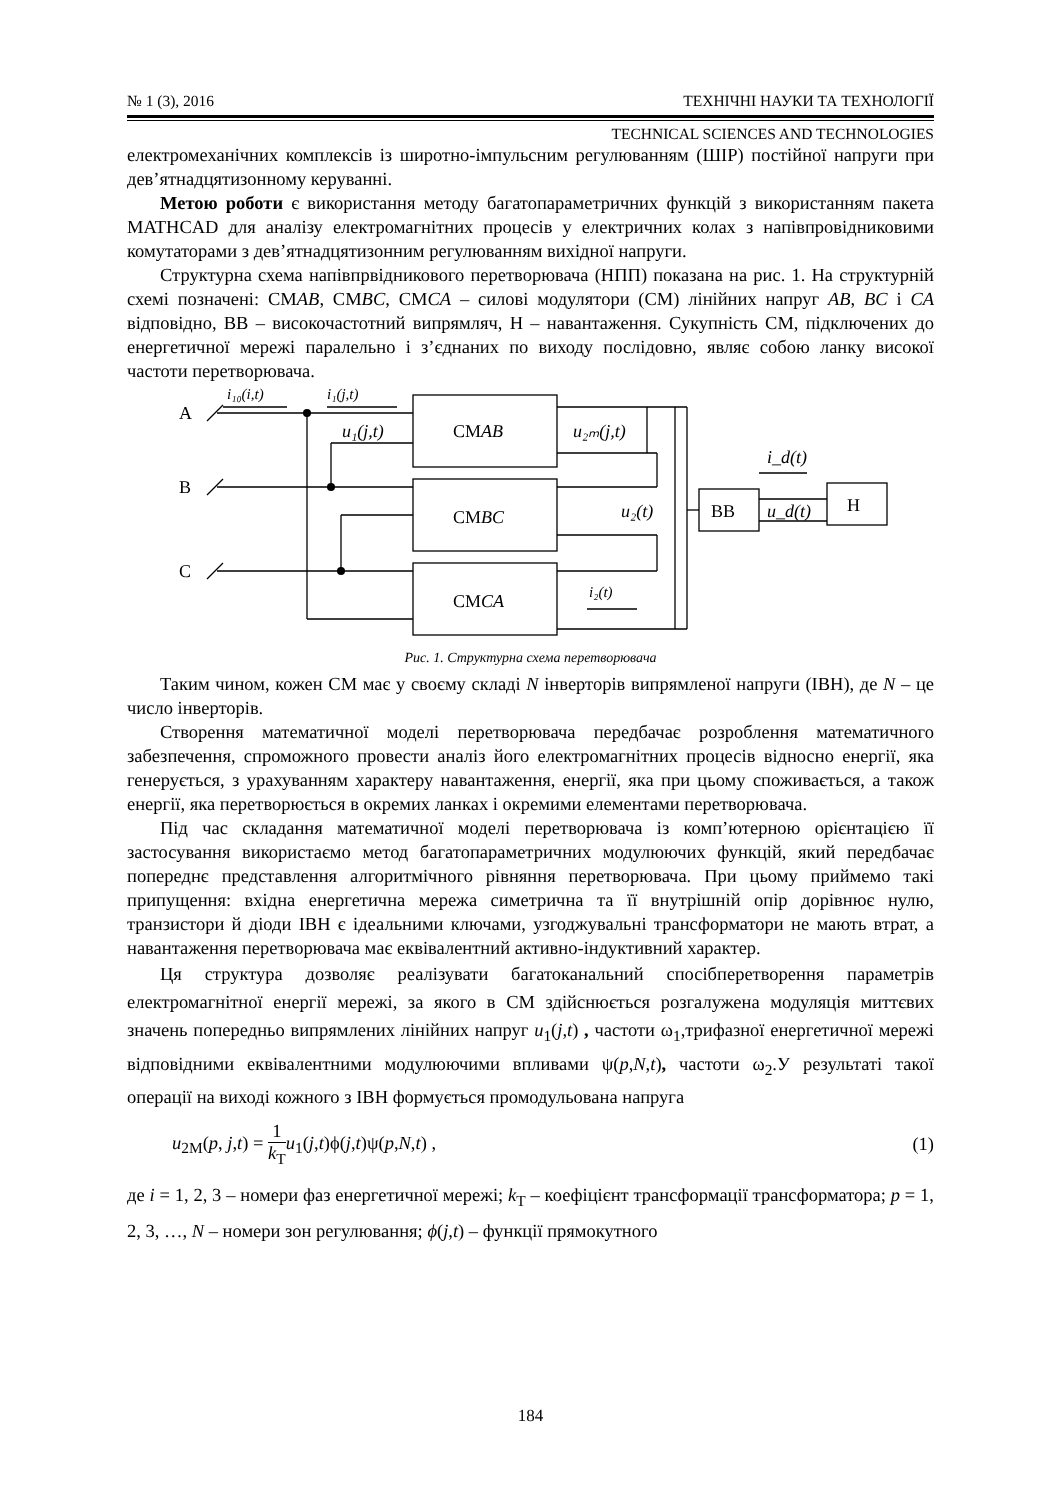№ 1 (3), 2016 ТЕХНІЧНІ НАУКИ ТА ТЕХНОЛОГІЇ
TECHNICAL SCIENCES AND TECHNOLOGIES
електромеханічних комплексів із широтно-імпульсним регулюванням (ШІР) постійної напруги при дев’ятнадцятизонному керуванні.
Метою роботи є використання методу багатопараметричних функцій з використанням пакета MATHCAD для аналізу електромагнітних процесів у електричних колах з напівпровідниковими комутаторами з дев’ятнадцятизонним регулюванням вихідної напруги.
Структурна схема напівпрвідникового перетворювача (НПП) показана на рис. 1. На структурній схемі позначені: СМAB, СМBC, СМCA – силові модулятори (СМ) лінійних напруг AB, BC і CA відповідно, ВВ – високочастотний випрямляч, Н – навантаження. Сукупність СМ, підключених до енергетичної мережі паралельно і з’єднаних по виходу послідовно, являє собою ланку високої частоти перетворювача.
A
B
C
i₁₀(i,t)
i₁(j,t)
u₁(j,t)
u₂ₘ(j,t)
СМAB
СМBC
СМCA
u₂(t)
i₂(t)
ВВ
u_d(t)
i_d(t)
Н
Рис. 1. Структурна схема перетворювача
Таким чином, кожен СМ має у своєму складі N інверторів випрямленої напруги (ІВН), де N – це число інверторів.
Створення математичної моделі перетворювача передбачає розроблення математичного забезпечення, спроможного провести аналіз його електромагнітних процесів відносно енергії, яка генерується, з урахуванням характеру навантаження, енергії, яка при цьому споживається, а також енергії, яка перетворюється в окремих ланках і окремими елементами перетворювача.
Під час складання математичної моделі перетворювача із комп’ютерною орієнтацією її застосування використаємо метод багатопараметричних модулюючих функцій, який передбачає попереднє представлення алгоритмічного рівняння перетворювача. При цьому приймемо такі припущення: вхідна енергетична мережа симетрична та її внутрішній опір дорівнює нулю, транзистори й діоди ІВН є ідеальними ключами, узгоджувальні трансформатори не мають втрат, а навантаження перетворювача має еквівалентний активно-індуктивний характер.
Ця структура дозволяє реалізувати багатоканальний спосібперетворення параметрів електромагнітної енергії мережі, за якого в СМ здійснюється розгалужена модуляція миттєвих значень попередньо випрямлених лінійних напруг u<sub>1</sub>(j,t) , частоти ω<sub>1</sub>,трифазної енергетичної мережі відповідними еквівалентними модулюючими впливами ψ(p,N,t), частоти ω<sub>2</sub>.У результаті такої операції на виході кожного з ІВН формується промодульована напруга
u<sub>2M</sub>(p, j,t) = 1 k<sub>T</sub> u<sub>1</sub>(j,t)ϕ(j,t)ψ(p,N,t) , (1)
де i = 1, 2, 3 – номери фаз енергетичної мережі; k<sub>T</sub> – коефіцієнт трансформації трансформатора; p = 1, 2, 3, …, N – номери зон регулювання; ϕ(j,t) – функції прямокутного
184